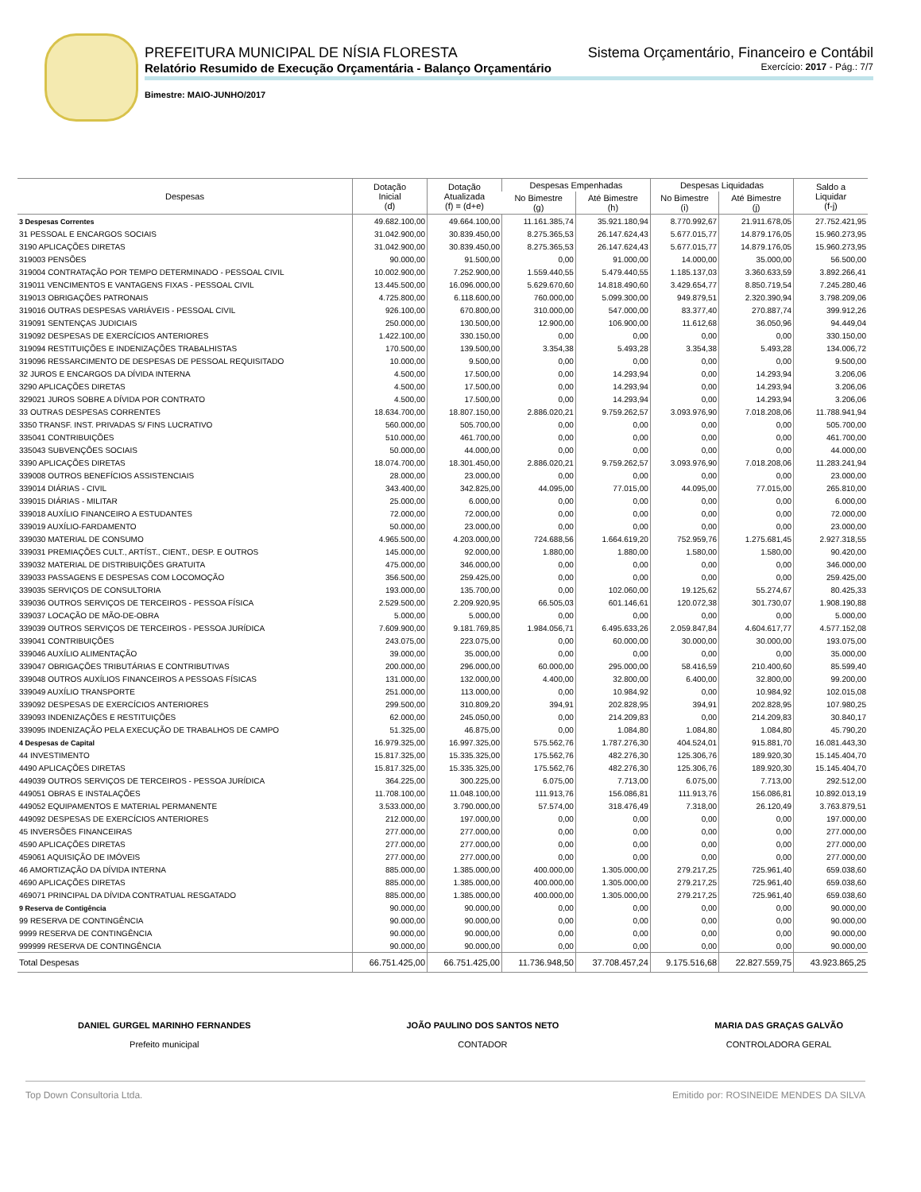PREFEITURA MUNICIPAL DE NÍSIA FLORESTA Sistema Orçamentário, Financeiro e Contábil
Relatório Resumido de Execução Orçamentária - Balanço Orçamentário Exercício: 2017 - Pág.: 7/7
Bimestre: MAIO-JUNHO/2017
| Despesas | Dotação Inicial (d) | Dotação Atualizada (f) = (d+e) | Despesas Empenhadas | | Despesas Liquidadas | | Saldo a Liquidar (f-j) |
| --- | --- | --- | --- | --- | --- | --- | --- |
| | | | No Bimestre (g) | Até Bimestre (h) | No Bimestre (i) | Até Bimestre (j) | |
| 3 Despesas Correntes | 49.682.100,00 | 49.664.100,00 | 11.161.385,74 | 35.921.180,94 | 8.770.992,67 | 21.911.678,05 | 27.752.421,95 |
| 31 PESSOAL E ENCARGOS SOCIAIS | 31.042.900,00 | 30.839.450,00 | 8.275.365,53 | 26.147.624,43 | 5.677.015,77 | 14.879.176,05 | 15.960.273,95 |
| 3190 APLICAÇÕES DIRETAS | 31.042.900,00 | 30.839.450,00 | 8.275.365,53 | 26.147.624,43 | 5.677.015,77 | 14.879.176,05 | 15.960.273,95 |
| 319003 PENSÕES | 90.000,00 | 91.500,00 | 0,00 | 91.000,00 | 14.000,00 | 35.000,00 | 56.500,00 |
| 319004 CONTRATAÇÃO POR TEMPO DETERMINADO - PESSOAL CIVIL | 10.002.900,00 | 7.252.900,00 | 1.559.440,55 | 5.479.440,55 | 1.185.137,03 | 3.360.633,59 | 3.892.266,41 |
| 319011 VENCIMENTOS E VANTAGENS FIXAS - PESSOAL CIVIL | 13.445.500,00 | 16.096.000,00 | 5.629.670,60 | 14.818.490,60 | 3.429.654,77 | 8.850.719,54 | 7.245.280,46 |
| 319013 OBRIGAÇÕES PATRONAIS | 4.725.800,00 | 6.118.600,00 | 760.000,00 | 5.099.300,00 | 949.879,51 | 2.320.390,94 | 3.798.209,06 |
| 319016 OUTRAS DESPESAS VARIÁVEIS - PESSOAL CIVIL | 926.100,00 | 670.800,00 | 310.000,00 | 547.000,00 | 83.377,40 | 270.887,74 | 399.912,26 |
| 319091 SENTENÇAS JUDICIAIS | 250.000,00 | 130.500,00 | 12.900,00 | 106.900,00 | 11.612,68 | 36.050,96 | 94.449,04 |
| 319092 DESPESAS DE EXERCÍCIOS ANTERIORES | 1.422.100,00 | 330.150,00 | 0,00 | 0,00 | 0,00 | 0,00 | 330.150,00 |
| 319094 RESTITUIÇÕES E INDENIZAÇÕES TRABALHISTAS | 170.500,00 | 139.500,00 | 3.354,38 | 5.493,28 | 3.354,38 | 5.493,28 | 134.006,72 |
| 319096 RESSARCIMENTO DE DESPESAS DE PESSOAL REQUISITADO | 10.000,00 | 9.500,00 | 0,00 | 0,00 | 0,00 | 0,00 | 9.500,00 |
| 32 JUROS E ENCARGOS DA DÍVIDA INTERNA | 4.500,00 | 17.500,00 | 0,00 | 14.293,94 | 0,00 | 14.293,94 | 3.206,06 |
| 3290 APLICAÇÕES DIRETAS | 4.500,00 | 17.500,00 | 0,00 | 14.293,94 | 0,00 | 14.293,94 | 3.206,06 |
| 329021 JUROS SOBRE A DÍVIDA POR CONTRATO | 4.500,00 | 17.500,00 | 0,00 | 14.293,94 | 0,00 | 14.293,94 | 3.206,06 |
| 33 OUTRAS DESPESAS CORRENTES | 18.634.700,00 | 18.807.150,00 | 2.886.020,21 | 9.759.262,57 | 3.093.976,90 | 7.018.208,06 | 11.788.941,94 |
| 3350 TRANSF. INST. PRIVADAS S/ FINS LUCRATIVO | 560.000,00 | 505.700,00 | 0,00 | 0,00 | 0,00 | 0,00 | 505.700,00 |
| 335041 CONTRIBUIÇÕES | 510.000,00 | 461.700,00 | 0,00 | 0,00 | 0,00 | 0,00 | 461.700,00 |
| 335043 SUBVENÇÕES SOCIAIS | 50.000,00 | 44.000,00 | 0,00 | 0,00 | 0,00 | 0,00 | 44.000,00 |
| 3390 APLICAÇÕES DIRETAS | 18.074.700,00 | 18.301.450,00 | 2.886.020,21 | 9.759.262,57 | 3.093.976,90 | 7.018.208,06 | 11.283.241,94 |
| 339008 OUTROS BENEFÍCIOS ASSISTENCIAIS | 28.000,00 | 23.000,00 | 0,00 | 0,00 | 0,00 | 0,00 | 23.000,00 |
| 339014 DIÁRIAS - CIVIL | 343.400,00 | 342.825,00 | 44.095,00 | 77.015,00 | 44.095,00 | 77.015,00 | 265.810,00 |
| 339015 DIÁRIAS - MILITAR | 25.000,00 | 6.000,00 | 0,00 | 0,00 | 0,00 | 0,00 | 6.000,00 |
| 339018 AUXÍLIO FINANCEIRO A ESTUDANTES | 72.000,00 | 72.000,00 | 0,00 | 0,00 | 0,00 | 0,00 | 72.000,00 |
| 339019 AUXÍLIO-FARDAMENTO | 50.000,00 | 23.000,00 | 0,00 | 0,00 | 0,00 | 0,00 | 23.000,00 |
| 339030 MATERIAL DE CONSUMO | 4.965.500,00 | 4.203.000,00 | 724.688,56 | 1.664.619,20 | 752.959,76 | 1.275.681,45 | 2.927.318,55 |
| 339031 PREMIAÇÕES CULT., ARTÍST., CIENT., DESP. E OUTROS | 145.000,00 | 92.000,00 | 1.880,00 | 1.880,00 | 1.580,00 | 1.580,00 | 90.420,00 |
| 339032 MATERIAL DE DISTRIBUIÇÕES GRATUITA | 475.000,00 | 346.000,00 | 0,00 | 0,00 | 0,00 | 0,00 | 346.000,00 |
| 339033 PASSAGENS E DESPESAS COM LOCOMOÇÃO | 356.500,00 | 259.425,00 | 0,00 | 0,00 | 0,00 | 0,00 | 259.425,00 |
| 339035 SERVIÇOS DE CONSULTORIA | 193.000,00 | 135.700,00 | 0,00 | 102.060,00 | 19.125,62 | 55.274,67 | 80.425,33 |
| 339036 OUTROS SERVIÇOS DE TERCEIROS - PESSOA FÍSICA | 2.529.500,00 | 2.209.920,95 | 66.505,03 | 601.146,61 | 120.072,38 | 301.730,07 | 1.908.190,88 |
| 339037 LOCAÇÃO DE MÃO-DE-OBRA | 5.000,00 | 5.000,00 | 0,00 | 0,00 | 0,00 | 0,00 | 5.000,00 |
| 339039 OUTROS SERVIÇOS DE TERCEIROS - PESSOA JURÍDICA | 7.609.900,00 | 9.181.769,85 | 1.984.056,71 | 6.495.633,26 | 2.059.847,84 | 4.604.617,77 | 4.577.152,08 |
| 339041 CONTRIBUIÇÕES | 243.075,00 | 223.075,00 | 0,00 | 60.000,00 | 30.000,00 | 30.000,00 | 193.075,00 |
| 339046 AUXÍLIO ALIMENTAÇÃO | 39.000,00 | 35.000,00 | 0,00 | 0,00 | 0,00 | 0,00 | 35.000,00 |
| 339047 OBRIGAÇÕES TRIBUTÁRIAS E CONTRIBUTIVAS | 200.000,00 | 296.000,00 | 60.000,00 | 295.000,00 | 58.416,59 | 210.400,60 | 85.599,40 |
| 339048 OUTROS AUXÍLIOS FINANCEIROS A PESSOAS FÍSICAS | 131.000,00 | 132.000,00 | 4.400,00 | 32.800,00 | 6.400,00 | 32.800,00 | 99.200,00 |
| 339049 AUXÍLIO TRANSPORTE | 251.000,00 | 113.000,00 | 0,00 | 10.984,92 | 0,00 | 10.984,92 | 102.015,08 |
| 339092 DESPESAS DE EXERCÍCIOS ANTERIORES | 299.500,00 | 310.809,20 | 394,91 | 202.828,95 | 394,91 | 202.828,95 | 107.980,25 |
| 339093 INDENIZAÇÕES E RESTITUIÇÕES | 62.000,00 | 245.050,00 | 0,00 | 214.209,83 | 0,00 | 214.209,83 | 30.840,17 |
| 339095 INDENIZAÇÃO PELA EXECUÇÃO DE TRABALHOS DE CAMPO | 51.325,00 | 46.875,00 | 0,00 | 1.084,80 | 1.084,80 | 1.084,80 | 45.790,20 |
| 4 Despesas de Capital | 16.979.325,00 | 16.997.325,00 | 575.562,76 | 1.787.276,30 | 404.524,01 | 915.881,70 | 16.081.443,30 |
| 44 INVESTIMENTO | 15.817.325,00 | 15.335.325,00 | 175.562,76 | 482.276,30 | 125.306,76 | 189.920,30 | 15.145.404,70 |
| 4490 APLICAÇÕES DIRETAS | 15.817.325,00 | 15.335.325,00 | 175.562,76 | 482.276,30 | 125.306,76 | 189.920,30 | 15.145.404,70 |
| 449039 OUTROS SERVIÇOS DE TERCEIROS - PESSOA JURÍDICA | 364.225,00 | 300.225,00 | 6.075,00 | 7.713,00 | 6.075,00 | 7.713,00 | 292.512,00 |
| 449051 OBRAS E INSTALAÇÕES | 11.708.100,00 | 11.048.100,00 | 111.913,76 | 156.086,81 | 111.913,76 | 156.086,81 | 10.892.013,19 |
| 449052 EQUIPAMENTOS E MATERIAL PERMANENTE | 3.533.000,00 | 3.790.000,00 | 57.574,00 | 318.476,49 | 7.318,00 | 26.120,49 | 3.763.879,51 |
| 449092 DESPESAS DE EXERCÍCIOS ANTERIORES | 212.000,00 | 197.000,00 | 0,00 | 0,00 | 0,00 | 0,00 | 197.000,00 |
| 45 INVERSÕES FINANCEIRAS | 277.000,00 | 277.000,00 | 0,00 | 0,00 | 0,00 | 0,00 | 277.000,00 |
| 4590 APLICAÇÕES DIRETAS | 277.000,00 | 277.000,00 | 0,00 | 0,00 | 0,00 | 0,00 | 277.000,00 |
| 459061 AQUISIÇÃO DE IMÓVEIS | 277.000,00 | 277.000,00 | 0,00 | 0,00 | 0,00 | 0,00 | 277.000,00 |
| 46 AMORTIZAÇÃO DA DÍVIDA INTERNA | 885.000,00 | 1.385.000,00 | 400.000,00 | 1.305.000,00 | 279.217,25 | 725.961,40 | 659.038,60 |
| 4690 APLICAÇÕES DIRETAS | 885.000,00 | 1.385.000,00 | 400.000,00 | 1.305.000,00 | 279.217,25 | 725.961,40 | 659.038,60 |
| 469071 PRINCIPAL DA DÍVIDA CONTRATUAL RESGATADO | 885.000,00 | 1.385.000,00 | 400.000,00 | 1.305.000,00 | 279.217,25 | 725.961,40 | 659.038,60 |
| 9 Reserva de Contigência | 90.000,00 | 90.000,00 | 0,00 | 0,00 | 0,00 | 0,00 | 90.000,00 |
| 99 RESERVA DE CONTINGÊNCIA | 90.000,00 | 90.000,00 | 0,00 | 0,00 | 0,00 | 0,00 | 90.000,00 |
| 9999 RESERVA DE CONTINGÊNCIA | 90.000,00 | 90.000,00 | 0,00 | 0,00 | 0,00 | 0,00 | 90.000,00 |
| 999999 RESERVA DE CONTINGÊNCIA | 90.000,00 | 90.000,00 | 0,00 | 0,00 | 0,00 | 0,00 | 90.000,00 |
| Total Despesas | 66.751.425,00 | 66.751.425,00 | 11.736.948,50 | 37.708.457,24 | 9.175.516,68 | 22.827.559,75 | 43.923.865,25 |
DANIEL GURGEL MARINHO FERNANDES
Prefeito municipal
JOÃO PAULINO DOS SANTOS NETO
CONTADOR
MARIA DAS GRAÇAS GALVÃO
CONTROLADORA GERAL
Top Down Consultoria Ltda. Emitido por: ROSINEIDE MENDES DA SILVA